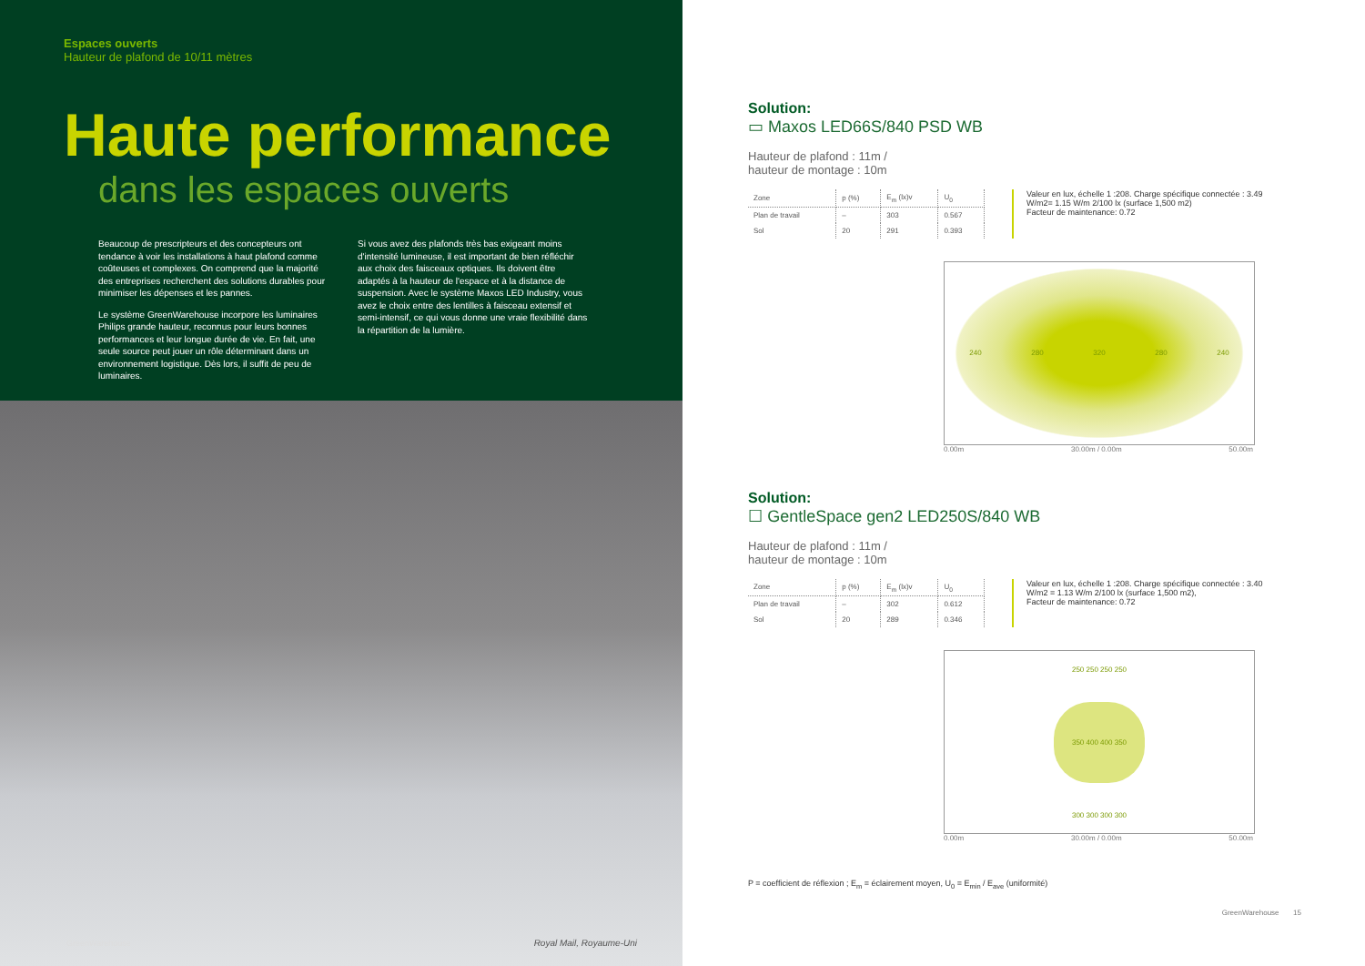Espaces ouverts
Hauteur de plafond de 10/11 mètres
Haute performance
dans les espaces ouverts
Beaucoup de prescripteurs et des concepteurs ont tendance à voir les installations à haut plafond comme coûteuses et complexes. On comprend que la majorité des entreprises recherchent des solutions durables pour minimiser les dépenses et les pannes.
Le système GreenWarehouse incorpore les luminaires Philips grande hauteur, reconnus pour leurs bonnes performances et leur longue durée de vie. En fait, une seule source peut jouer un rôle déterminant dans un environnement logistique. Dès lors, il suffit de peu de luminaires.
Si vous avez des plafonds très bas exigeant moins d'intensité lumineuse, il est important de bien réfléchir aux choix des faisceaux optiques. Ils doivent être adaptés à la hauteur de l'espace et à la distance de suspension. Avec le système Maxos LED Industry, vous avez le choix entre des lentilles à faisceau extensif et semi-intensif, ce qui vous donne une vraie flexibilité dans la répartition de la lumière.
GreenWarehouse Royal Mail, Royaume-Uni
Solution:
▭ Maxos LED66S/840 PSD WB
Hauteur de plafond : 11m /
hauteur de montage : 10m
| Zone | p (%) | E<sub>m</sub> (lx)v | U<sub>0</sub> |
| --- | --- | --- | --- |
| Plan de travail | – | 303 | 0.567 |
| Sol | 20 | 291 | 0.393 |
Valeur en lux, échelle 1 :208. Charge spécifique connectée : 3.49 W/m2= 1.15 W/m 2/100 lx (surface 1,500 m2)
Facteur de maintenance: 0.72
240 280 320 280 240
0.00m 30.00m / 0.00m 50.00m
Solution:
☐ GentleSpace gen2 LED250S/840 WB
Hauteur de plafond : 11m /
hauteur de montage : 10m
| Zone | p (%) | E<sub>m</sub> (lx)v | U<sub>0</sub> |
| --- | --- | --- | --- |
| Plan de travail | – | 302 | 0.612 |
| Sol | 20 | 289 | 0.346 |
Valeur en lux, échelle 1 :208. Charge spécifique connectée : 3.40 W/m2 = 1.13 W/m 2/100 lx (surface 1,500 m2),
Facteur de maintenance: 0.72
250 250 250 250
350 400 400 350
300 300 300 300
0.00m 30.00m / 0.00m 50.00m
P = coefficient de réflexion ; E<sub>m</sub> = éclairement moyen, U<sub>0</sub> = E<sub>min</sub> / E<sub>ave</sub> (uniformité)
GreenWarehouse 15